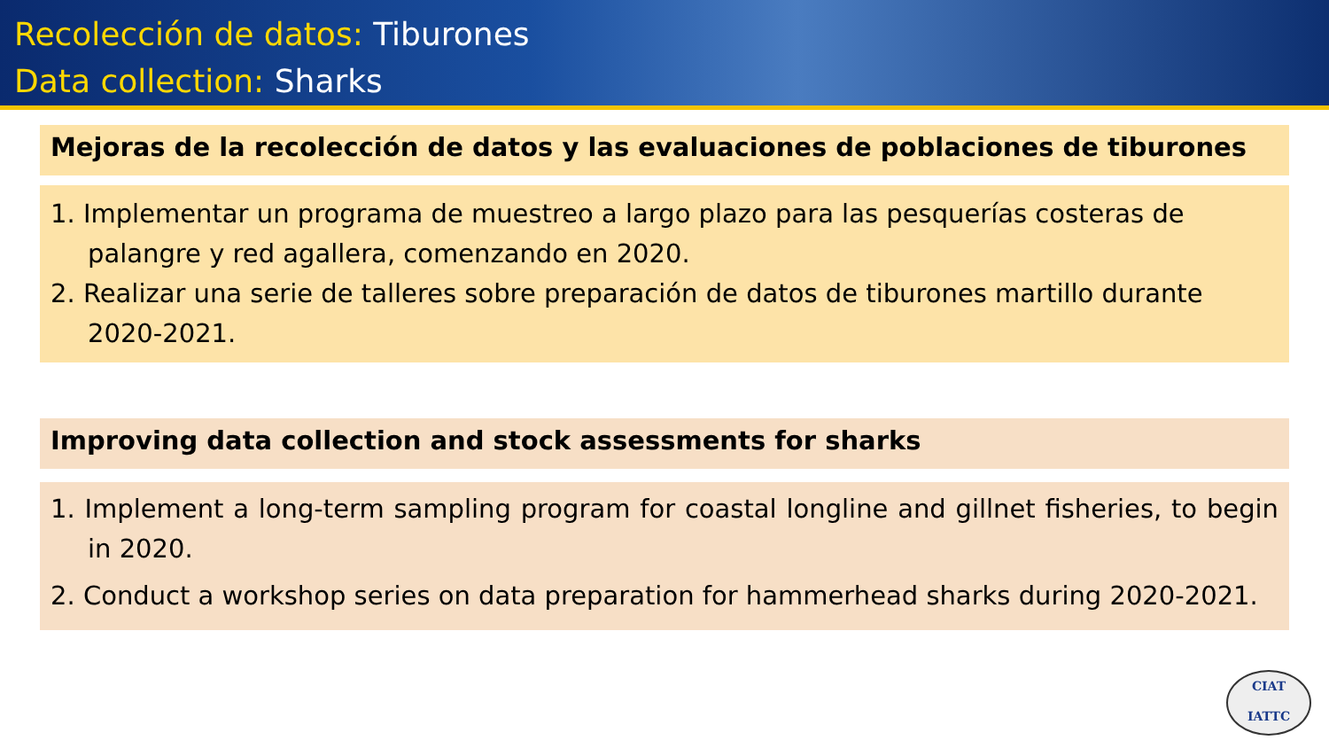Recolección de datos: Tiburones
Data collection: Sharks
Mejoras de la recolección de datos y las evaluaciones de poblaciones de tiburones
1. Implementar un programa de muestreo a largo plazo para las pesquerías costeras de palangre y red agallera, comenzando en 2020.
2. Realizar una serie de talleres sobre preparación de datos de tiburones martillo durante 2020-2021.
Improving data collection and stock assessments for sharks
1. Implement a long-term sampling program for coastal longline and gillnet fisheries, to begin in 2020.
2. Conduct a workshop series on data preparation for hammerhead sharks during 2020-2021.
CIAT
IATTC